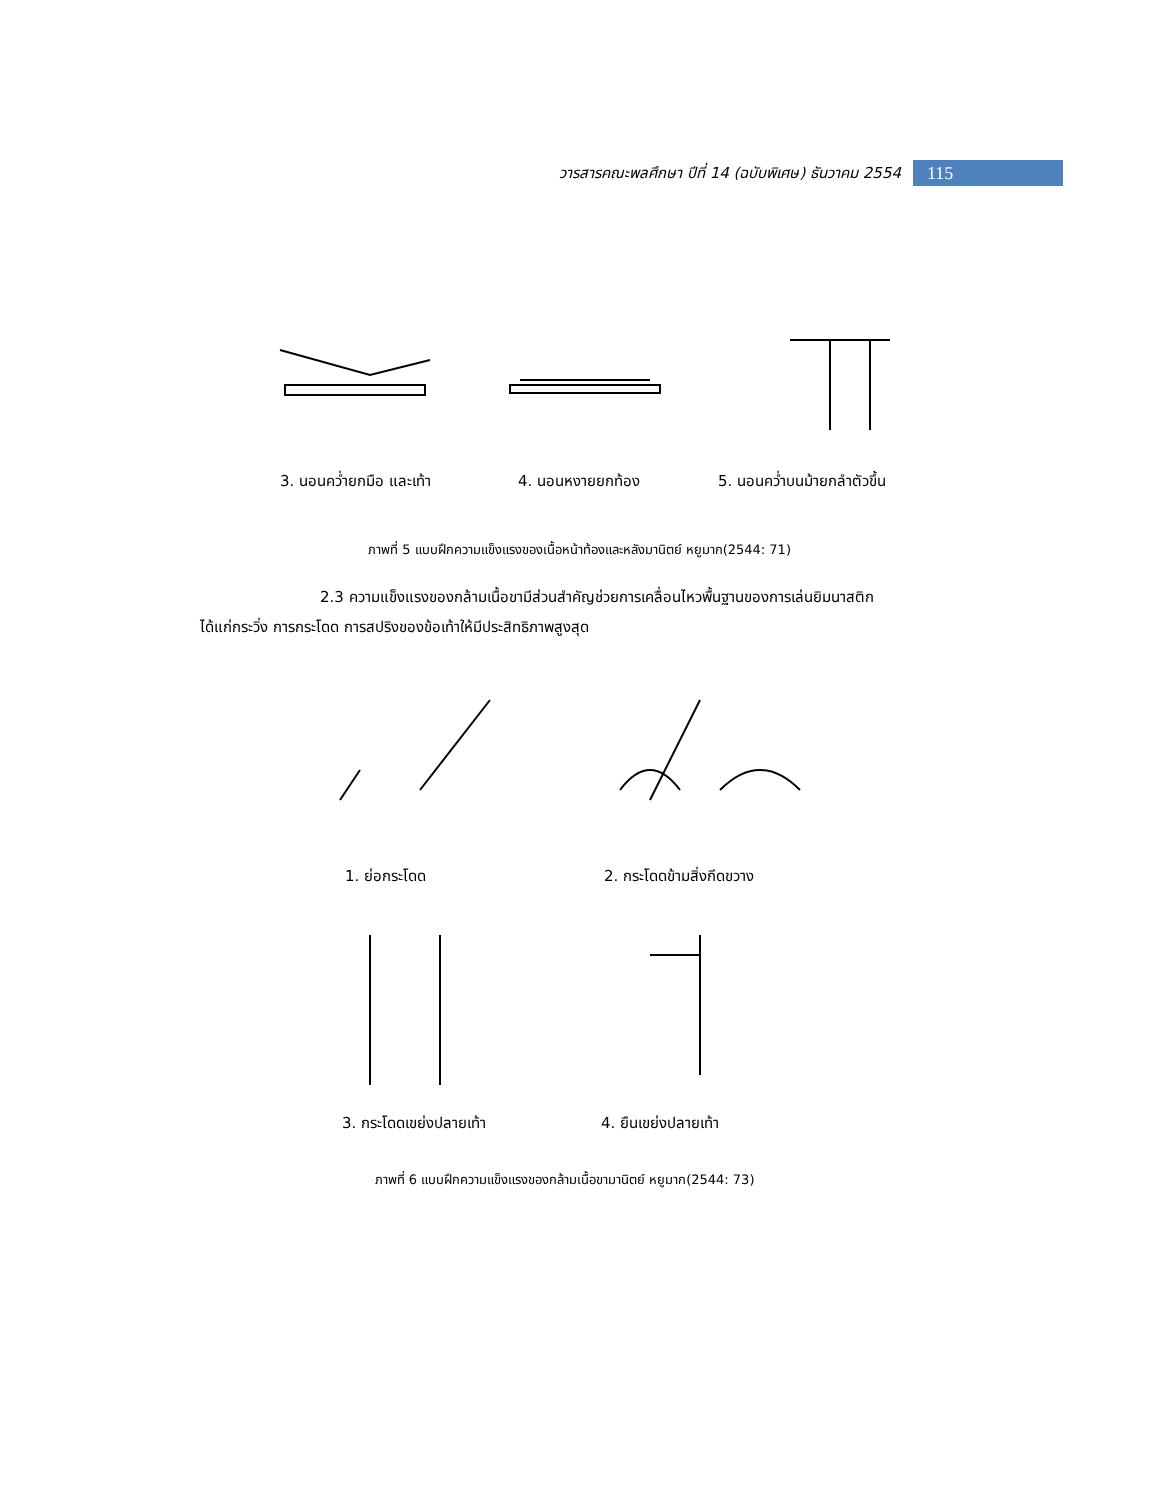วารสารคณะพลศึกษา ปีที่ 14 (ฉบับพิเศษ) ธันวาคม 2554
115
3. นอนคว่ำยกมือ และเท้า 4. นอนหงายยกท้อง 5. นอนคว่ำบนม้ายกลำตัวขึ้น
ภาพที่ 5 แบบฝึกความแข็งแรงของเนื้อหน้าท้องและหลังมานิตย์ หยูมาก(2544: 71)
2.3 ความแข็งแรงของกล้ามเนื้อขามีส่วนสำคัญช่วยการเคลื่อนไหวพื้นฐานของการเล่นยิมนาสติกได้แก่กระวิ่ง การกระโดด การสปริงของข้อเท้าให้มีประสิทธิภาพสูงสุด
1. ย่อกระโดด 2. กระโดดข้ามสิ่งกีดขวาง
3. กระโดดเขย่งปลายเท้า 4. ยืนเขย่งปลายเท้า
ภาพที่ 6 แบบฝึกความแข็งแรงของกล้ามเนื้อขามานิตย์ หยูมาก(2544: 73)